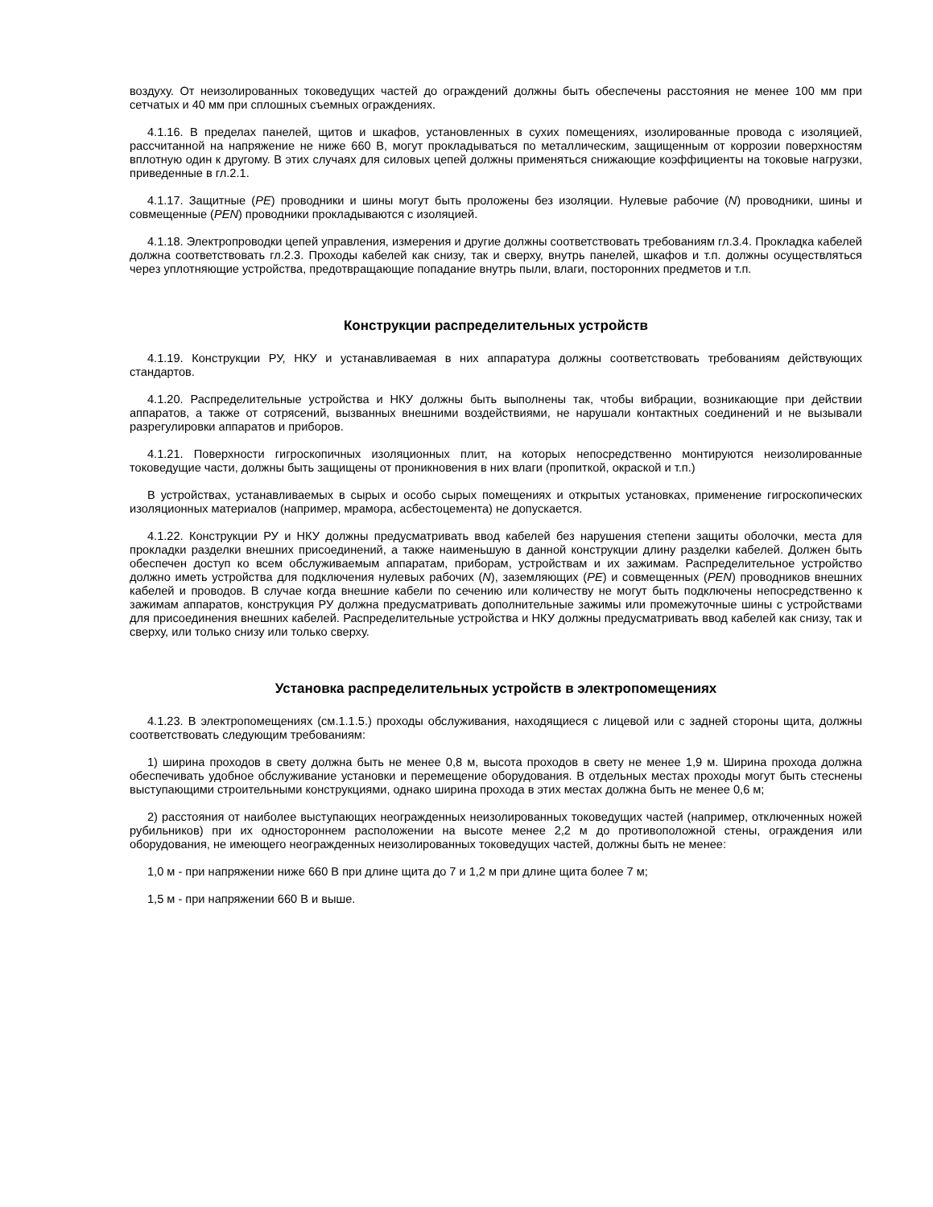воздуху. От неизолированных токоведущих частей до ограждений должны быть обеспечены расстояния не менее 100 мм при сетчатых и 40 мм при сплошных съемных ограждениях.
4.1.16. В пределах панелей, щитов и шкафов, установленных в сухих помещениях, изолированные провода с изоляцией, рассчитанной на напряжение не ниже 660 В, могут прокладываться по металлическим, защищенным от коррозии поверхностям вплотную один к другому. В этих случаях для силовых цепей должны применяться снижающие коэффициенты на токовые нагрузки, приведенные в гл.2.1.
4.1.17. Защитные (PE) проводники и шины могут быть проложены без изоляции. Нулевые рабочие (N) проводники, шины и совмещенные (PEN) проводники прокладываются с изоляцией.
4.1.18. Электропроводки цепей управления, измерения и другие должны соответствовать требованиям гл.3.4. Прокладка кабелей должна соответствовать гл.2.3. Проходы кабелей как снизу, так и сверху, внутрь панелей, шкафов и т.п. должны осуществляться через уплотняющие устройства, предотвращающие попадание внутрь пыли, влаги, посторонних предметов и т.п.
Конструкции распределительных устройств
4.1.19. Конструкции РУ, НКУ и устанавливаемая в них аппаратура должны соответствовать требованиям действующих стандартов.
4.1.20. Распределительные устройства и НКУ должны быть выполнены так, чтобы вибрации, возникающие при действии аппаратов, а также от сотрясений, вызванных внешними воздействиями, не нарушали контактных соединений и не вызывали разрегулировки аппаратов и приборов.
4.1.21. Поверхности гигроскопичных изоляционных плит, на которых непосредственно монтируются неизолированные токоведущие части, должны быть защищены от проникновения в них влаги (пропиткой, окраской и т.п.)
В устройствах, устанавливаемых в сырых и особо сырых помещениях и открытых установках, применение гигроскопических изоляционных материалов (например, мрамора, асбестоцемента) не допускается.
4.1.22. Конструкции РУ и НКУ должны предусматривать ввод кабелей без нарушения степени защиты оболочки, места для прокладки разделки внешних присоединений, а также наименьшую в данной конструкции длину разделки кабелей. Должен быть обеспечен доступ ко всем обслуживаемым аппаратам, приборам, устройствам и их зажимам. Распределительное устройство должно иметь устройства для подключения нулевых рабочих (N), заземляющих (PE) и совмещенных (PEN) проводников внешних кабелей и проводов. В случае когда внешние кабели по сечению или количеству не могут быть подключены непосредственно к зажимам аппаратов, конструкция РУ должна предусматривать дополнительные зажимы или промежуточные шины с устройствами для присоединения внешних кабелей. Распределительные устройства и НКУ должны предусматривать ввод кабелей как снизу, так и сверху, или только снизу или только сверху.
Установка распределительных устройств в электропомещениях
4.1.23. В электропомещениях (см.1.1.5.) проходы обслуживания, находящиеся с лицевой или с задней стороны щита, должны соответствовать следующим требованиям:
1) ширина проходов в свету должна быть не менее 0,8 м, высота проходов в свету не менее 1,9 м. Ширина прохода должна обеспечивать удобное обслуживание установки и перемещение оборудования. В отдельных местах проходы могут быть стеснены выступающими строительными конструкциями, однако ширина прохода в этих местах должна быть не менее 0,6 м;
2) расстояния от наиболее выступающих неогражденных неизолированных токоведущих частей (например, отключенных ножей рубильников) при их одностороннем расположении на высоте менее 2,2 м до противоположной стены, ограждения или оборудования, не имеющего неогражденных неизолированных токоведущих частей, должны быть не менее:
1,0 м - при напряжении ниже 660 В при длине щита до 7 и 1,2 м при длине щита более 7 м;
1,5 м - при напряжении 660 В и выше.